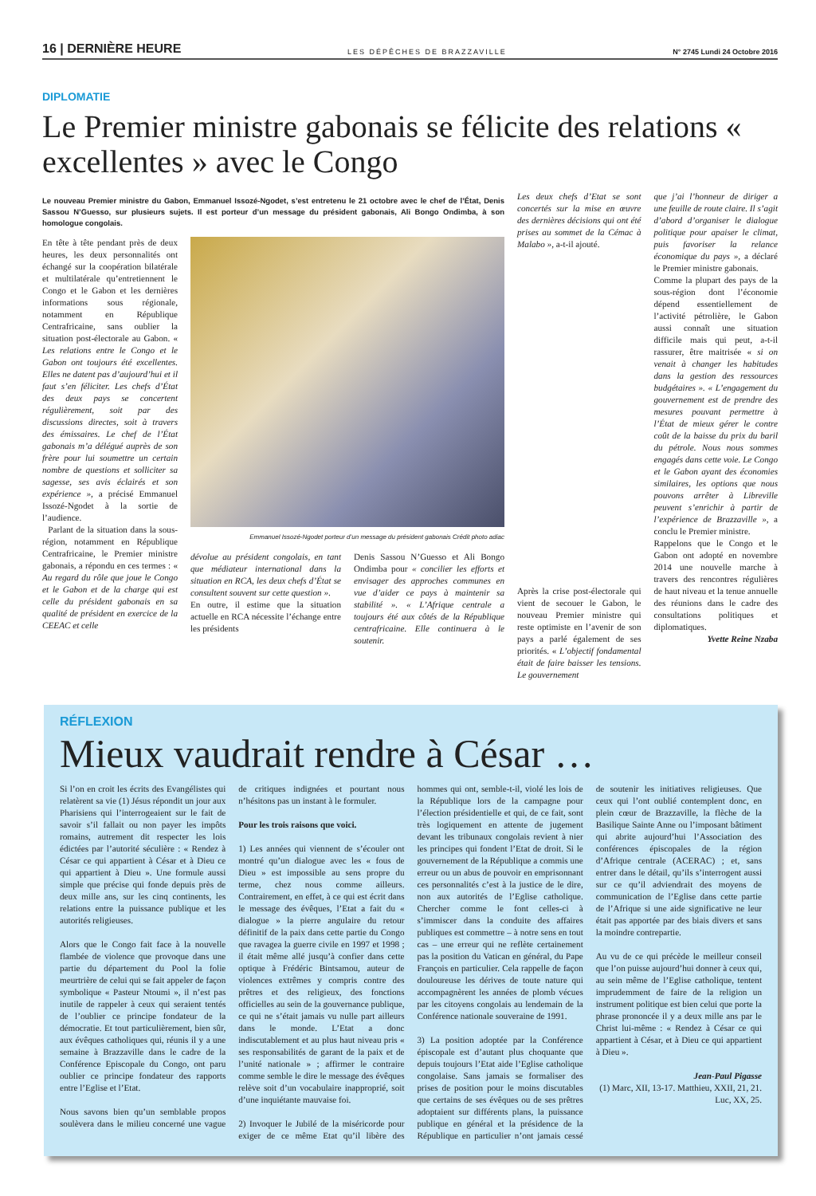16 | DERNIÈRE HEURE LES DÉPÊCHES DE BRAZZAVILLE N° 2745 Lundi 24 Octobre 2016
DIPLOMATIE
Le Premier ministre gabonais se félicite des relations « excellentes » avec le Congo
Le nouveau Premier ministre du Gabon, Emmanuel Issozé-Ngodet, s’est entretenu le 21 octobre avec le chef de l’État, Denis Sassou N’Guesso, sur plusieurs sujets. Il est porteur d’un message du président gabonais, Ali Bongo Ondimba, à son homologue congolais.
En tête à tête pendant près de deux heures, les deux personnalités ont échangé sur la coopération bilatérale et multilatérale qu’entretiennent le Congo et le Gabon et les dernières informations sous régionale, notamment en République Centrafricaine, sans oublier la situation post-électorale au Gabon. « Les relations entre le Congo et le Gabon ont toujours été excellentes. Elles ne datent pas d’aujourd’hui et il faut s’en féliciter. Les chefs d’État des deux pays se concertent régulièrement, soit par des discussions directes, soit à travers des émissaires. Le chef de l’État gabonais m’a délégué auprès de son frère pour lui soumettre un certain nombre de questions et solliciter sa sagesse, ses avis éclairés et son expérience », a précisé Emmanuel Issozé-Ngodet à la sortie de l’audience.
Parlant de la situation dans la sous-région, notamment en République Centrafricaine, le Premier ministre gabonais, a répondu en ces termes : « Au regard du rôle que joue le Congo et le Gabon et de la charge qui est celle du président gabonais en sa qualité de président en exercice de la CEEAC et celle
Emmanuel Issozé-Ngodet porteur d’un message du président gabonais Crédit photo adiac
dévolue au président congolais, en tant que médiateur international dans la situation en RCA, les deux chefs d’État se consultent souvent sur cette question ».
En outre, il estime que la situation actuelle en RCA nécessite l’échange entre les présidents
Denis Sassou N’Guesso et Ali Bongo Ondimba pour « concilier les efforts et envisager des approches communes en vue d’aider ce pays à maintenir sa stabilité ». « L’Afrique centrale a toujours été aux côtés de la République centrafricaine. Elle continuera à le soutenir.
Les deux chefs d’Etat se sont concertés sur la mise en œuvre des dernières décisions qui ont été prises au sommet de la Cémac à Malabo », a-t-il ajouté.
Après la crise post-électorale qui vient de secouer le Gabon, le nouveau Premier ministre qui reste optimiste en l’avenir de son pays a parlé également de ses priorités. « L’objectif fondamental était de faire baisser les tensions. Le gouvernement
que j’ai l’honneur de diriger a une feuille de route claire. Il s’agit d’abord d’organiser le dialogue politique pour apaiser le climat, puis favoriser la relance économique du pays », a déclaré le Premier ministre gabonais.
Comme la plupart des pays de la sous-région dont l’économie dépend essentiellement de l’activité pétrolière, le Gabon aussi connaît une situation difficile mais qui peut, a-t-il rassurer, être maitrisée « si on venait à changer les habitudes dans la gestion des ressources budgétaires ». « L’engagement du gouvernement est de prendre des mesures pouvant permettre à l’État de mieux gérer le contre coût de la baisse du prix du baril du pétrole. Nous nous sommes engagés dans cette voie. Le Congo et le Gabon ayant des économies similaires, les options que nous pouvons arrêter à Libreville peuvent s’enrichir à partir de l’expérience de Brazzaville », a conclu le Premier ministre.
Rappelons que le Congo et le Gabon ont adopté en novembre 2014 une nouvelle marche à travers des rencontres régulières de haut niveau et la tenue annuelle des réunions dans le cadre des consultations politiques et diplomatiques.
Yvette Reine Nzaba
RÉFLEXION
Mieux vaudrait rendre à César …
Si l’on en croit les écrits des Evangélistes qui relatèrent sa vie (1) Jésus répondit un jour aux Pharisiens qui l’interrogeaient sur le fait de savoir s’il fallait ou non payer les impôts romains, autrement dit respecter les lois édictées par l’autorité séculière : « Rendez à César ce qui appartient à César et à Dieu ce qui appartient à Dieu ». Une formule aussi simple que précise qui fonde depuis près de deux mille ans, sur les cinq continents, les relations entre la puissance publique et les autorités religieuses.
Alors que le Congo fait face à la nouvelle flambée de violence que provoque dans une partie du département du Pool la folie meurtrière de celui qui se fait appeler de façon symbolique « Pasteur Ntoumi », il n’est pas inutile de rappeler à ceux qui seraient tentés de l’oublier ce principe fondateur de la démocratie. Et tout particulièrement, bien sûr, aux évêques catholiques qui, réunis il y a une semaine à Brazzaville dans le cadre de la Conférence Episcopale du Congo, ont paru oublier ce principe fondateur des rapports entre l’Eglise et l’Etat.
Nous savons bien qu’un semblable propos soulèvera dans le milieu concerné une vague de critiques indignées et pourtant nous n’hésitons pas un instant à le formuler.
Pour les trois raisons que voici.
1) Les années qui viennent de s’écouler ont montré qu’un dialogue avec les « fous de Dieu » est impossible au sens propre du terme, chez nous comme ailleurs. Contrairement, en effet, à ce qui est écrit dans le message des évêques, l’Etat a fait du « dialogue » la pierre angulaire du retour définitif de la paix dans cette partie du Congo que ravagea la guerre civile en 1997 et 1998 ; il était même allé jusqu’à confier dans cette optique à Frédéric Bintsamou, auteur de violences extrêmes y compris contre des prêtres et des religieux, des fonctions officielles au sein de la gouvernance publique, ce qui ne s’était jamais vu nulle part ailleurs dans le monde. L’Etat a donc indiscutablement et au plus haut niveau pris « ses responsabilités de garant de la paix et de l’unité nationale » ; affirmer le contraire comme semble le dire le message des évêques relève soit d’un vocabulaire inapproprié, soit d’une inquiétante mauvaise foi.
2) Invoquer le Jubilé de la miséricorde pour exiger de ce même Etat qu’il libère des hommes qui ont, semble-t-il, violé les lois de la République lors de la campagne pour l’élection présidentielle et qui, de ce fait, sont très logiquement en attente de jugement devant les tribunaux congolais revient à nier les principes qui fondent l’Etat de droit. Si le gouvernement de la République a commis une erreur ou un abus de pouvoir en emprisonnant ces personnalités c’est à la justice de le dire, non aux autorités de l’Eglise catholique. Chercher comme le font celles-ci à s’immiscer dans la conduite des affaires publiques est commettre – à notre sens en tout cas – une erreur qui ne reflète certainement pas la position du Vatican en général, du Pape François en particulier. Cela rappelle de façon douloureuse les dérives de toute nature qui accompagnèrent les années de plomb vécues par les citoyens congolais au lendemain de la Conférence nationale souveraine de 1991.
3) La position adoptée par la Conférence épiscopale est d’autant plus choquante que depuis toujours l’Etat aide l’Eglise catholique congolaise. Sans jamais se formaliser des prises de position pour le moins discutables que certains de ses évêques ou de ses prêtres adoptaient sur différents plans, la puissance publique en général et la présidence de la République en particulier n’ont jamais cessé de soutenir les initiatives religieuses. Que ceux qui l’ont oublié contemplent donc, en plein cœur de Brazzaville, la flèche de la Basilique Sainte Anne ou l’imposant bâtiment qui abrite aujourd’hui l’Association des conférences épiscopales de la région d’Afrique centrale (ACERAC) ; et, sans entrer dans le détail, qu’ils s’interrogent aussi sur ce qu’il adviendrait des moyens de communication de l’Eglise dans cette partie de l’Afrique si une aide significative ne leur était pas apportée par des biais divers et sans la moindre contrepartie.
Au vu de ce qui précède le meilleur conseil que l’on puisse aujourd’hui donner à ceux qui, au sein même de l’Eglise catholique, tentent imprudemment de faire de la religion un instrument politique est bien celui que porte la phrase prononcée il y a deux mille ans par le Christ lui-même : « Rendez à César ce qui appartient à César, et à Dieu ce qui appartient à Dieu ».
Jean-Paul Pigasse
(1) Marc, XII, 13-17. Matthieu, XXII, 21, 21. Luc, XX, 25.